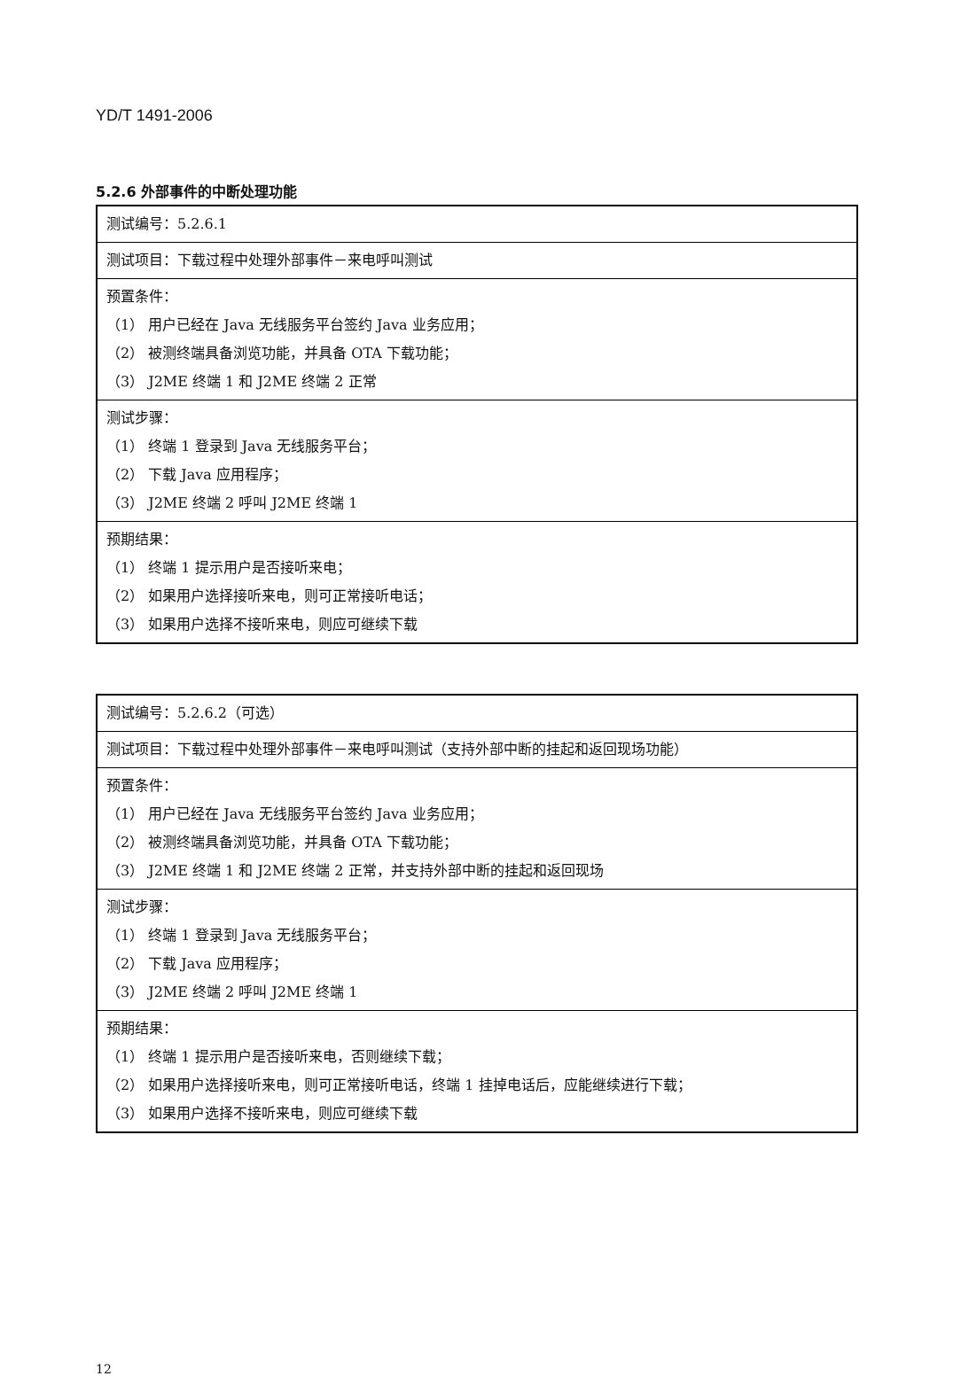YD/T 1491-2006
5.2.6 外部事件的中断处理功能
| 测试编号：5.2.6.1 |
| 测试项目：下载过程中处理外部事件－来电呼叫测试 |
| 预置条件： （1） 用户已经在 Java 无线服务平台签约 Java 业务应用； （2） 被测终端具备浏览功能，并具备 OTA 下载功能； （3） J2ME 终端 1 和 J2ME 终端 2 正常 |
| 测试步骤： （1） 终端 1 登录到 Java 无线服务平台； （2） 下载 Java 应用程序； （3） J2ME 终端 2 呼叫 J2ME 终端 1 |
| 预期结果： （1） 终端 1 提示用户是否接听来电； （2） 如果用户选择接听来电，则可正常接听电话； （3） 如果用户选择不接听来电，则应可继续下载 |
| 测试编号：5.2.6.2（可选） |
| 测试项目：下载过程中处理外部事件－来电呼叫测试（支持外部中断的挂起和返回现场功能） |
| 预置条件： （1） 用户已经在 Java 无线服务平台签约 Java 业务应用； （2） 被测终端具备浏览功能，并具备 OTA 下载功能； （3） J2ME 终端 1 和 J2ME 终端 2 正常，并支持外部中断的挂起和返回现场 |
| 测试步骤： （1） 终端 1 登录到 Java 无线服务平台； （2） 下载 Java 应用程序； （3） J2ME 终端 2 呼叫 J2ME 终端 1 |
| 预期结果： （1） 终端 1 提示用户是否接听来电，否则继续下载； （2） 如果用户选择接听来电，则可正常接听电话，终端 1 挂掉电话后，应能继续进行下载； （3） 如果用户选择不接听来电，则应可继续下载 |
12